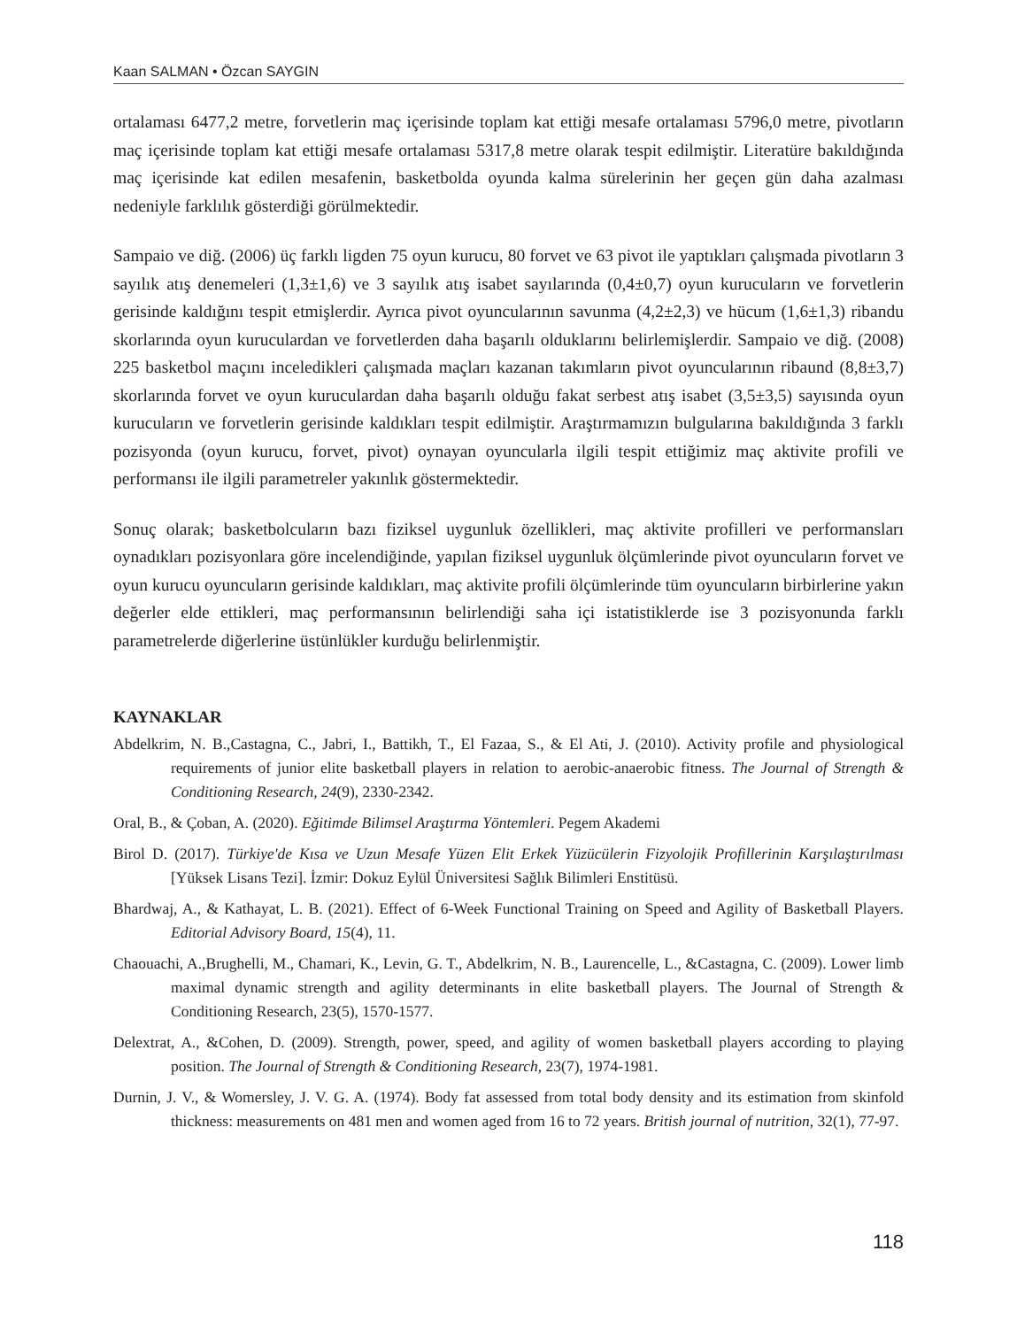Kaan SALMAN • Özcan SAYGIN
ortalaması 6477,2 metre, forvetlerin maç içerisinde toplam kat ettiği mesafe ortalaması 5796,0 metre, pivotların maç içerisinde toplam kat ettiği mesafe ortalaması 5317,8 metre olarak tespit edilmiştir. Literatüre bakıldığında maç içerisinde kat edilen mesafenin, basketbolda oyunda kalma sürelerinin her geçen gün daha azalması nedeniyle farklılık gösterdiği görülmektedir.
Sampaio ve diğ. (2006) üç farklı ligden 75 oyun kurucu, 80 forvet ve 63 pivot ile yaptıkları çalışmada pivotların 3 sayılık atış denemeleri (1,3±1,6) ve 3 sayılık atış isabet sayılarında (0,4±0,7) oyun kurucuların ve forvetlerin gerisinde kaldığını tespit etmişlerdir. Ayrıca pivot oyuncularının savunma (4,2±2,3) ve hücum (1,6±1,3) ribandu skorlarında oyun kuruculardan ve forvetlerden daha başarılı olduklarını belirlemişlerdir. Sampaio ve diğ. (2008) 225 basketbol maçını inceledikleri çalışmada maçları kazanan takımların pivot oyuncularının ribaund (8,8±3,7) skorlarında forvet ve oyun kuruculardan daha başarılı olduğu fakat serbest atış isabet (3,5±3,5) sayısında oyun kurucuların ve forvetlerin gerisinde kaldıkları tespit edilmiştir. Araştırmamızın bulgularına bakıldığında 3 farklı pozisyonda (oyun kurucu, forvet, pivot) oynayan oyuncularla ilgili tespit ettiğimiz maç aktivite profili ve performansı ile ilgili parametreler yakınlık göstermektedir.
Sonuç olarak; basketbolcuların bazı fiziksel uygunluk özellikleri, maç aktivite profilleri ve performansları oynadıkları pozisyonlara göre incelendiğinde, yapılan fiziksel uygunluk ölçümlerinde pivot oyuncuların forvet ve oyun kurucu oyuncuların gerisinde kaldıkları, maç aktivite profili ölçümlerinde tüm oyuncuların birbirlerine yakın değerler elde ettikleri, maç performansının belirlendiği saha içi istatistiklerde ise 3 pozisyonunda farklı parametrelerde diğerlerine üstünlükler kurduğu belirlenmiştir.
KAYNAKLAR
Abdelkrim, N. B.,Castagna, C., Jabri, I., Battikh, T., El Fazaa, S., & El Ati, J. (2010). Activity profile and physiological requirements of junior elite basketball players in relation to aerobic-anaerobic fitness. The Journal of Strength & Conditioning Research, 24(9), 2330-2342.
Oral, B., & Çoban, A. (2020). Eğitimde Bilimsel Araştırma Yöntemleri. Pegem Akademi
Birol D. (2017). Türkiye'de Kısa ve Uzun Mesafe Yüzen Elit Erkek Yüzücülerin Fizyolojik Profillerinin Karşılaştırılması [Yüksek Lisans Tezi]. İzmir: Dokuz Eylül Üniversitesi Sağlık Bilimleri Enstitüsü.
Bhardwaj, A., & Kathayat, L. B. (2021). Effect of 6-Week Functional Training on Speed and Agility of Basketball Players. Editorial Advisory Board, 15(4), 11.
Chaouachi, A.,Brughelli, M., Chamari, K., Levin, G. T., Abdelkrim, N. B., Laurencelle, L., &Castagna, C. (2009). Lower limb maximal dynamic strength and agility determinants in elite basketball players. The Journal of Strength & Conditioning Research, 23(5), 1570-1577.
Delextrat, A., &Cohen, D. (2009). Strength, power, speed, and agility of women basketball players according to playing position. The Journal of Strength & Conditioning Research, 23(7), 1974-1981.
Durnin, J. V., & Womersley, J. V. G. A. (1974). Body fat assessed from total body density and its estimation from skinfold thickness: measurements on 481 men and women aged from 16 to 72 years. British journal of nutrition, 32(1), 77-97.
118